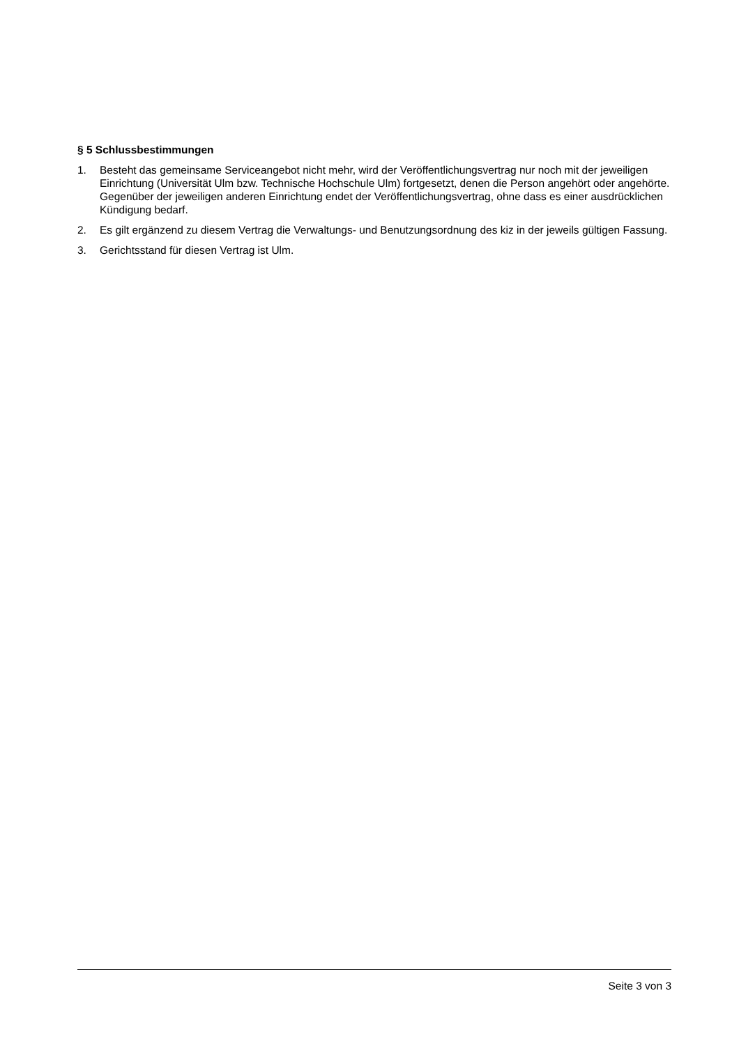§ 5 Schlussbestimmungen
1. Besteht das gemeinsame Serviceangebot nicht mehr, wird der Veröffentlichungsvertrag nur noch mit der jeweiligen Einrichtung (Universität Ulm bzw. Technische Hochschule Ulm) fortgesetzt, denen die Person angehört oder angehörte. Gegenüber der jeweiligen anderen Einrichtung endet der Veröffentlichungsvertrag, ohne dass es einer ausdrücklichen Kündigung bedarf.
2. Es gilt ergänzend zu diesem Vertrag die Verwaltungs- und Benutzungsordnung des kiz in der jeweils gültigen Fassung.
3. Gerichtsstand für diesen Vertrag ist Ulm.
Seite 3 von 3